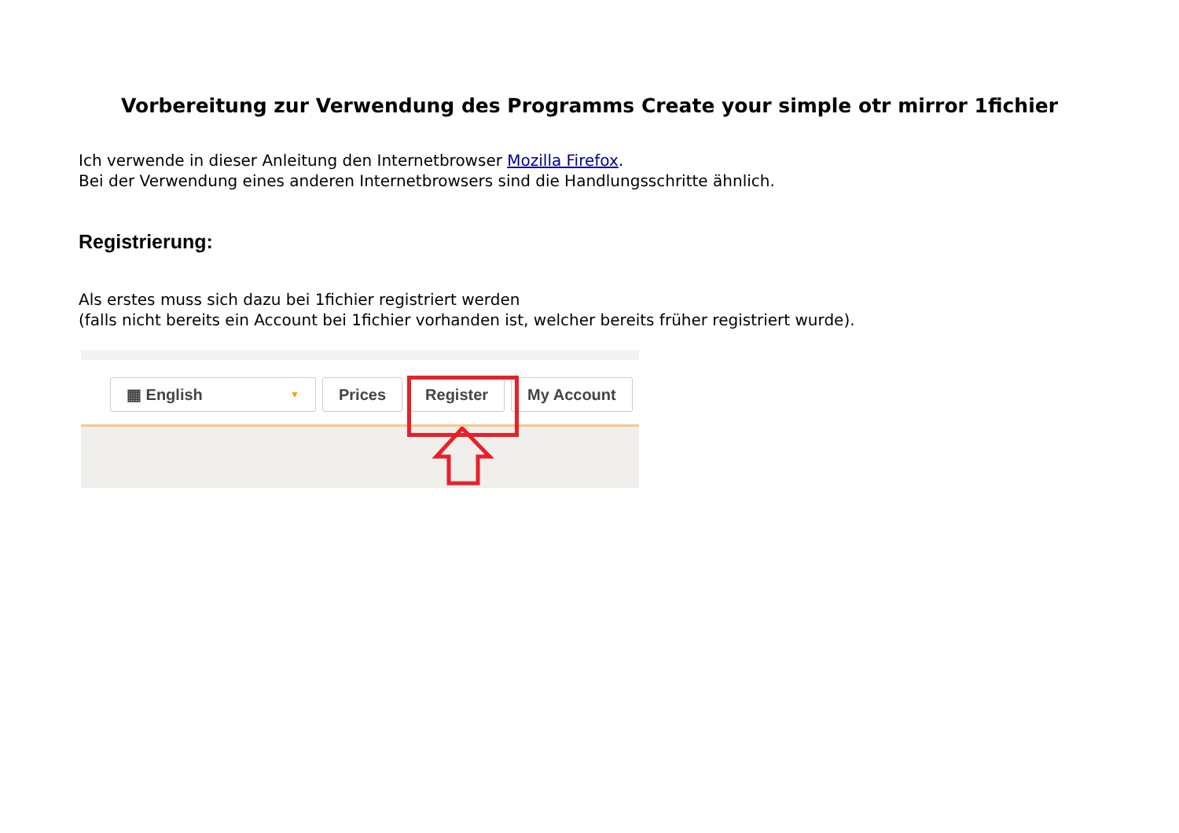Vorbereitung zur Verwendung des Programms Create your simple otr mirror 1fichier
Ich verwende in dieser Anleitung den Internetbrowser Mozilla Firefox.
Bei der Verwendung eines anderen Internetbrowsers sind die Handlungsschritte ähnlich.
Registrierung:
Als erstes muss sich dazu bei 1fichier registriert werden
(falls nicht bereits ein Account bei 1fichier vorhanden ist, welcher bereits früher registriert wurde).
▦ English ▼
Prices Register My Account